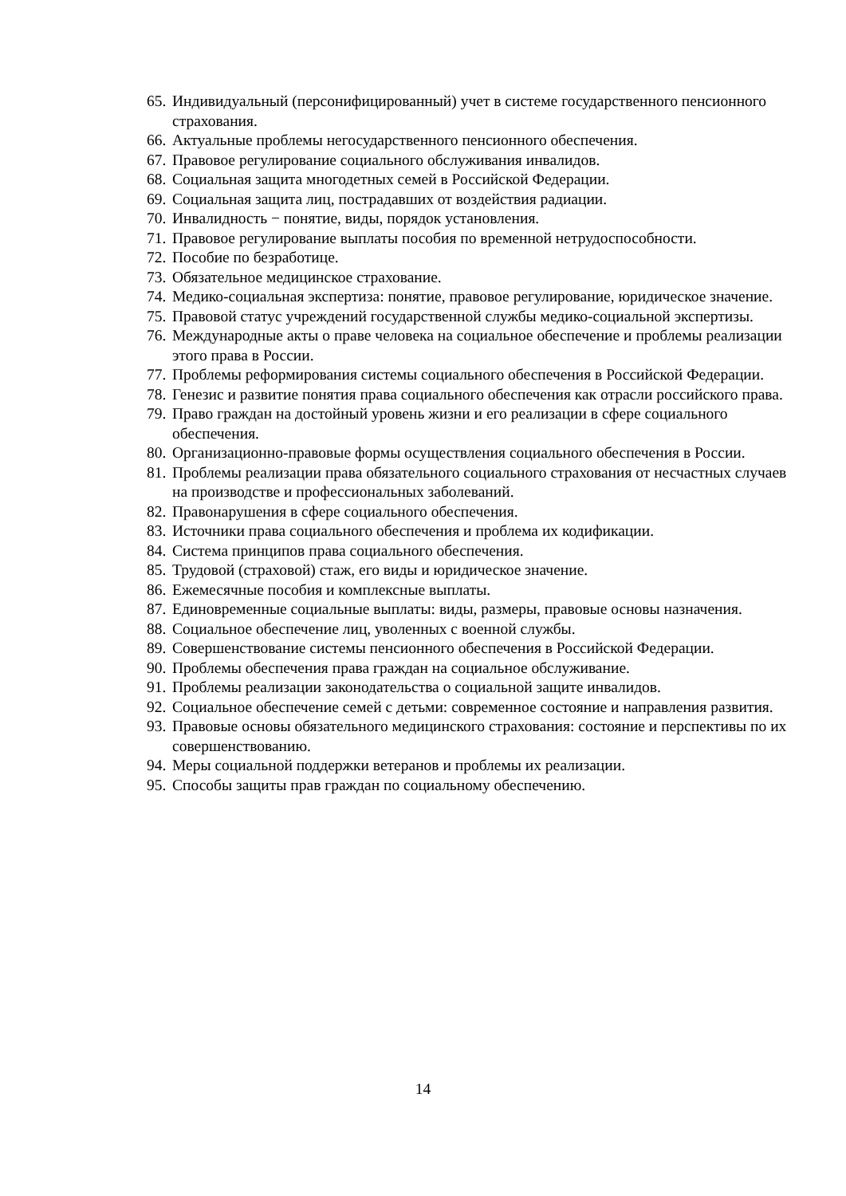65. Индивидуальный (персонифицированный) учет в системе государственного пенсионного страхования.
66. Актуальные проблемы негосударственного пенсионного обеспечения.
67. Правовое регулирование социального обслуживания инвалидов.
68. Социальная защита многодетных семей в Российской Федерации.
69. Социальная защита лиц, пострадавших от воздействия радиации.
70. Инвалидность − понятие, виды, порядок установления.
71. Правовое регулирование выплаты пособия по временной нетрудоспособности.
72. Пособие по безработице.
73. Обязательное медицинское страхование.
74. Медико-социальная экспертиза: понятие, правовое регулирование, юридическое значение.
75. Правовой статус учреждений государственной службы медико-социальной экспертизы.
76. Международные акты о праве человека на социальное обеспечение и проблемы реализации этого права в России.
77. Проблемы реформирования системы социального обеспечения в Российской Федерации.
78. Генезис и развитие понятия права социального обеспечения как отрасли российского права.
79. Право граждан на достойный уровень жизни и его реализации в сфере социального обеспечения.
80. Организационно-правовые формы осуществления социального обеспечения в России.
81. Проблемы реализации права обязательного социального страхования от несчастных случаев на производстве и профессиональных заболеваний.
82. Правонарушения в сфере социального обеспечения.
83. Источники права социального обеспечения и проблема их кодификации.
84. Система принципов права социального обеспечения.
85. Трудовой (страховой) стаж, его виды и юридическое значение.
86. Ежемесячные пособия и комплексные выплаты.
87. Единовременные социальные выплаты: виды, размеры, правовые основы назначения.
88. Социальное обеспечение лиц, уволенных с военной службы.
89. Совершенствование системы пенсионного обеспечения в Российской Федерации.
90. Проблемы обеспечения права граждан на социальное обслуживание.
91. Проблемы реализации законодательства о социальной защите инвалидов.
92. Социальное обеспечение семей с детьми: современное состояние и направления развития.
93. Правовые основы обязательного медицинского страхования: состояние и перспективы по их совершенствованию.
94. Меры социальной поддержки ветеранов и проблемы их реализации.
95. Способы защиты прав граждан по социальному обеспечению.
14